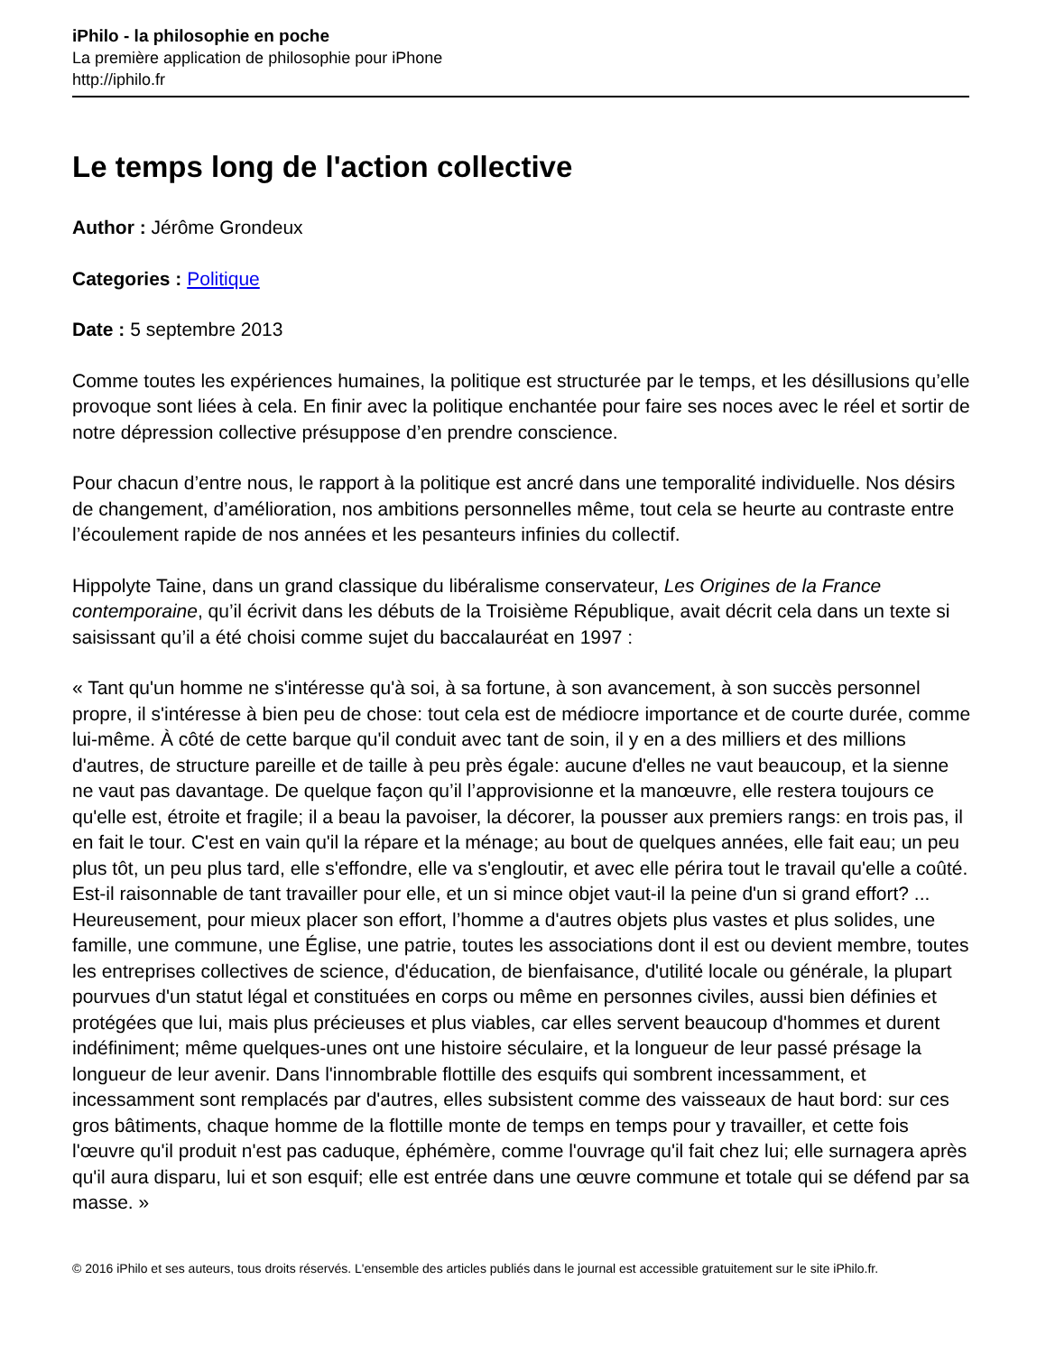iPhilo - la philosophie en poche
La première application de philosophie pour iPhone
http://iphilo.fr
Le temps long de l'action collective
Author : Jérôme Grondeux
Categories : Politique
Date : 5 septembre 2013
Comme toutes les expériences humaines, la politique est structurée par le temps, et les désillusions qu’elle provoque sont liées à cela. En finir avec la politique enchantée pour faire ses noces avec le réel et sortir de notre dépression collective présuppose d’en prendre conscience.
Pour chacun d’entre nous, le rapport à la politique est ancré dans une temporalité individuelle. Nos désirs de changement, d’amélioration, nos ambitions personnelles même, tout cela se heurte au contraste entre l’écoulement rapide de nos années et les pesanteurs infinies du collectif.
Hippolyte Taine, dans un grand classique du libéralisme conservateur, Les Origines de la France contemporaine, qu’il écrivit dans les débuts de la Troisième République, avait décrit cela dans un texte si saisissant qu’il a été choisi comme sujet du baccalauréat en 1997 :
« Tant qu'un homme ne s'intéresse qu'à soi, à sa fortune, à son avancement, à son succès personnel propre, il s'intéresse à bien peu de chose: tout cela est de médiocre importance et de courte durée, comme lui-même. À côté de cette barque qu'il conduit avec tant de soin, il y en a des milliers et des millions d'autres, de structure pareille et de taille à peu près égale: aucune d'elles ne vaut beaucoup, et la sienne ne vaut pas davantage. De quelque façon qu’il l’approvisionne et la manœuvre, elle restera toujours ce qu'elle est, étroite et fragile; il a beau la pavoiser, la décorer, la pousser aux premiers rangs: en trois pas, il en fait le tour. C'est en vain qu'il la répare et la ménage; au bout de quelques années, elle fait eau; un peu plus tôt, un peu plus tard, elle s'effondre, elle va s'engloutir, et avec elle périra tout le travail qu'elle a coûté. Est-il raisonnable de tant travailler pour elle, et un si mince objet vaut-il la peine d'un si grand effort? ... Heureusement, pour mieux placer son effort, l’homme a d'autres objets plus vastes et plus solides, une famille, une commune, une Église, une patrie, toutes les associations dont il est ou devient membre, toutes les entreprises collectives de science, d'éducation, de bienfaisance, d'utilité locale ou générale, la plupart pourvues d'un statut légal et constituées en corps ou même en personnes civiles, aussi bien définies et protégées que lui, mais plus précieuses et plus viables, car elles servent beaucoup d'hommes et durent indéfiniment; même quelques-unes ont une histoire séculaire, et la longueur de leur passé présage la longueur de leur avenir. Dans l'innombrable flottille des esquifs qui sombrent incessamment, et incessamment sont remplacés par d'autres, elles subsistent comme des vaisseaux de haut bord: sur ces gros bâtiments, chaque homme de la flottille monte de temps en temps pour y travailler, et cette fois l'œuvre qu'il produit n'est pas caduque, éphémère, comme l'ouvrage qu'il fait chez lui; elle surnagera après qu'il aura disparu, lui et son esquif; elle est entrée dans une œuvre commune et totale qui se défend par sa masse. »
© 2016 iPhilo et ses auteurs, tous droits réservés. L'ensemble des articles publiés dans le journal est accessible gratuitement sur le site iPhilo.fr.